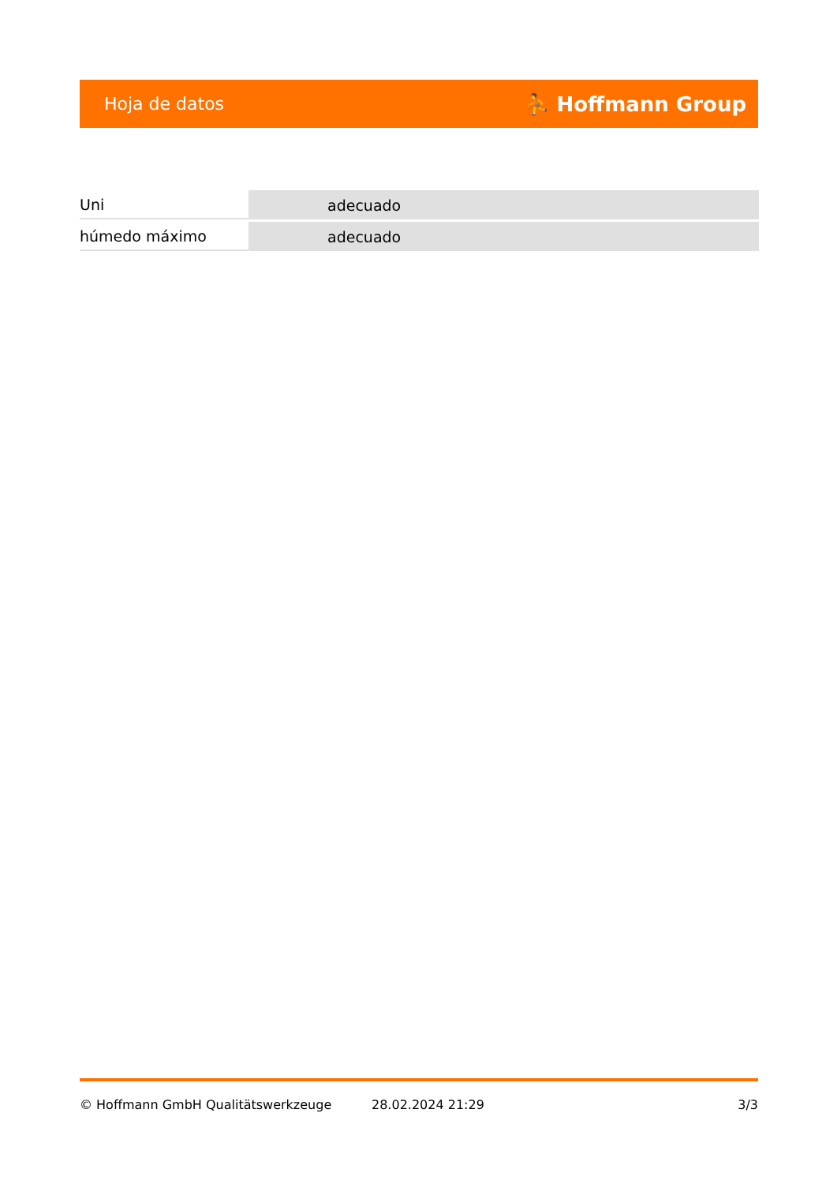Hoja de datos ⛹ Hoffmann Group
| Uni | adecuado |
| húmedo máximo | adecuado |
© Hoffmann GmbH Qualitätswerkzeuge 28.02.2024 21:29 3/3